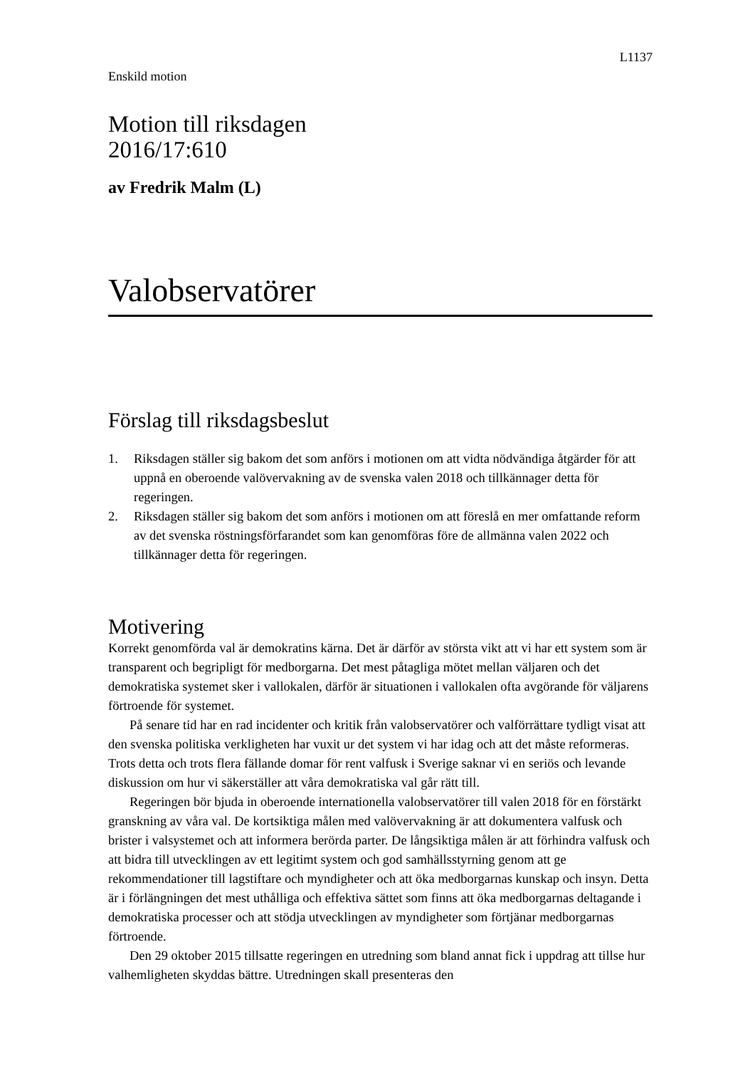L1137
Enskild motion
Motion till riksdagen
2016/17:610
av Fredrik Malm (L)
Valobservatörer
Förslag till riksdagsbeslut
1. Riksdagen ställer sig bakom det som anförs i motionen om att vidta nödvändiga åtgärder för att uppnå en oberoende valövervakning av de svenska valen 2018 och tillkännager detta för regeringen.
2. Riksdagen ställer sig bakom det som anförs i motionen om att föreslå en mer omfattande reform av det svenska röstningsförfarandet som kan genomföras före de allmänna valen 2022 och tillkännager detta för regeringen.
Motivering
Korrekt genomförda val är demokratins kärna. Det är därför av största vikt att vi har ett system som är transparent och begripligt för medborgarna. Det mest påtagliga mötet mellan väljaren och det demokratiska systemet sker i vallokalen, därför är situationen i vallokalen ofta avgörande för väljarens förtroende för systemet.
På senare tid har en rad incidenter och kritik från valobservatörer och valförrättare tydligt visat att den svenska politiska verkligheten har vuxit ur det system vi har idag och att det måste reformeras. Trots detta och trots flera fällande domar för rent valfusk i Sverige saknar vi en seriös och levande diskussion om hur vi säkerställer att våra demokratiska val går rätt till.
Regeringen bör bjuda in oberoende internationella valobservatörer till valen 2018 för en förstärkt granskning av våra val. De kortsiktiga målen med valövervakning är att dokumentera valfusk och brister i valsystemet och att informera berörda parter. De långsiktiga målen är att förhindra valfusk och att bidra till utvecklingen av ett legitimt system och god samhällsstyrning genom att ge rekommendationer till lagstiftare och myndigheter och att öka medborgarnas kunskap och insyn. Detta är i förlängningen det mest uthålliga och effektiva sättet som finns att öka medborgarnas deltagande i demokratiska processer och att stödja utvecklingen av myndigheter som förtjänar medborgarnas förtroende.
Den 29 oktober 2015 tillsatte regeringen en utredning som bland annat fick i uppdrag att tillse hur valhemligheten skyddas bättre. Utredningen skall presenteras den